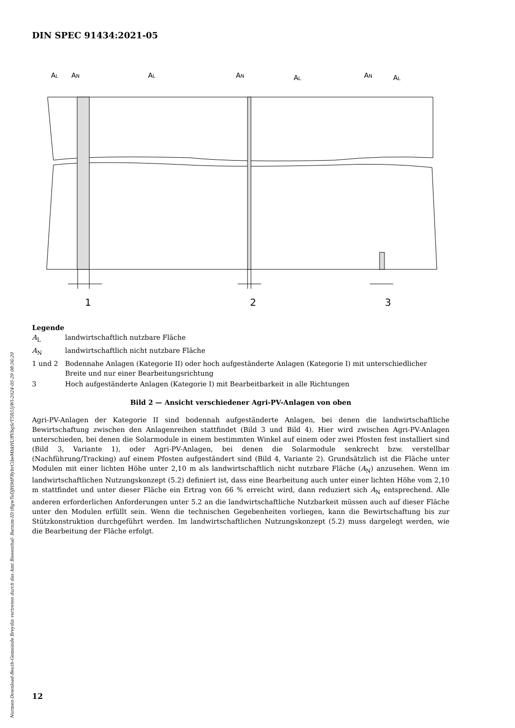DIN SPEC 91434:2021-05
Normen-Download-Beuth-Gemeinde Breydin vertreten durch das Amt Biesenthal- Barnim-ID.tRgwToDJH9dFRybrCibeMhkHUffVbqSrT5R55jWl-2024-05-29 08:56:20
AL
AN
AL
AN
AL
AN
AL
1
2
3
Legende
| A<sub>L</sub> | landwirtschaftlich nutzbare Fläche |
| A<sub>N</sub> | landwirtschaftlich nicht nutzbare Fläche |
| 1 und 2 | Bodennahe Anlagen (Kategorie II) oder hoch aufgeständerte Anlagen (Kategorie I) mit unterschiedlicher Breite und nur einer Bearbeitungsrichtung |
| 3 | Hoch aufgeständerte Anlagen (Kategorie I) mit Bearbeitbarkeit in alle Richtungen |
Bild 2 — Ansicht verschiedener Agri-PV-Anlagen von oben
Agri-PV-Anlagen der Kategorie II sind bodennah aufgeständerte Anlagen, bei denen die landwirtschaftliche Bewirtschaftung zwischen den Anlagenreihen stattfindet (Bild 3 und Bild 4). Hier wird zwischen Agri-PV-Anlagen unterschieden, bei denen die Solarmodule in einem bestimmten Winkel auf einem oder zwei Pfosten fest installiert sind (Bild 3, Variante 1), oder Agri-PV-Anlagen, bei denen die Solarmodule senkrecht bzw. verstellbar (Nachführung/Tracking) auf einem Pfosten aufgeständert sind (Bild 4, Variante 2). Grundsätzlich ist die Fläche unter Modulen mit einer lichten Höhe unter 2,10 m als landwirtschaftlich nicht nutzbare Fläche (A<sub>N</sub>) anzusehen. Wenn im landwirtschaftlichen Nutzungskonzept (5.2) definiert ist, dass eine Bearbeitung auch unter einer lichten Höhe vom 2,10 m stattfindet und unter dieser Fläche ein Ertrag von 66 % erreicht wird, dann reduziert sich A<sub>N</sub> entsprechend. Alle anderen erforderlichen Anforderungen unter 5.2 an die landwirtschaftliche Nutzbarkeit müssen auch auf dieser Fläche unter den Modulen erfüllt sein. Wenn die technischen Gegebenheiten vorliegen, kann die Bewirtschaftung bis zur Stützkonstruktion durchgeführt werden. Im landwirtschaftlichen Nutzungskonzept (5.2) muss dargelegt werden, wie die Bearbeitung der Fläche erfolgt.
12